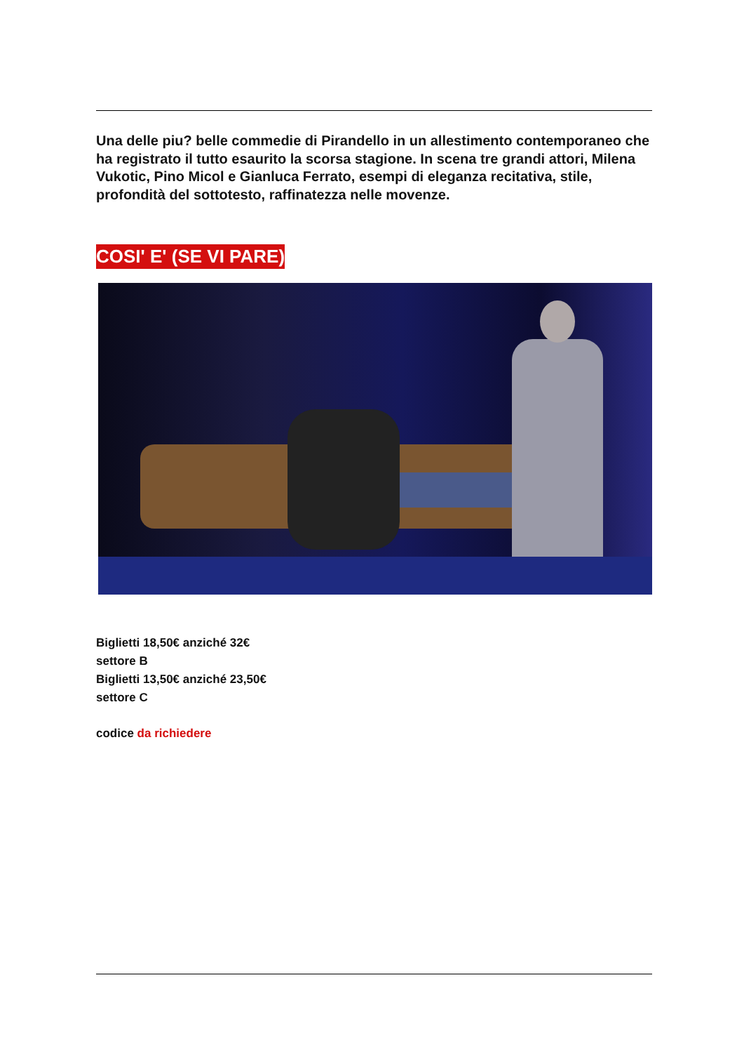Una delle piu? belle commedie di Pirandello in un allestimento contemporaneo che ha registrato il tutto esaurito la scorsa stagione. In scena tre grandi attori, Milena Vukotic, Pino Micol e Gianluca Ferrato, esempi di eleganza recitativa, stile, profondità del sottotesto, raffinatezza nelle movenze.
COSI' E' (SE VI PARE)
Biglietti 18,50€ anziché 32€
settore B
Biglietti 13,50€ anziché 23,50€
settore C
codice da richiedere